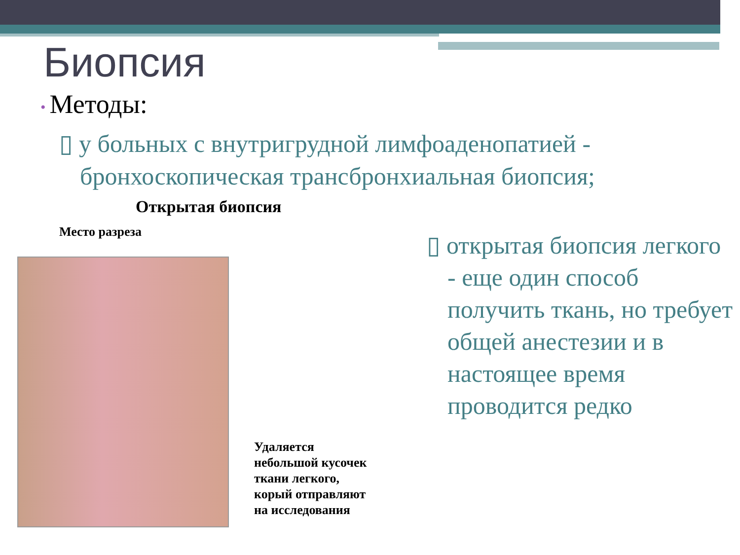Биопсия
• Методы:
▯ у больных с внутригрудной лимфоаденопатией - бронхоскопическая трансбронхиальная биопсия;
Открытая биопсия
Место разреза
Удаляется
небольшой кусочек
ткани легкого,
корый отправляют
на исследования
▯ открытая биопсия легкого - еще один способ получить ткань, но требует общей анестезии и в настоящее время проводится редко